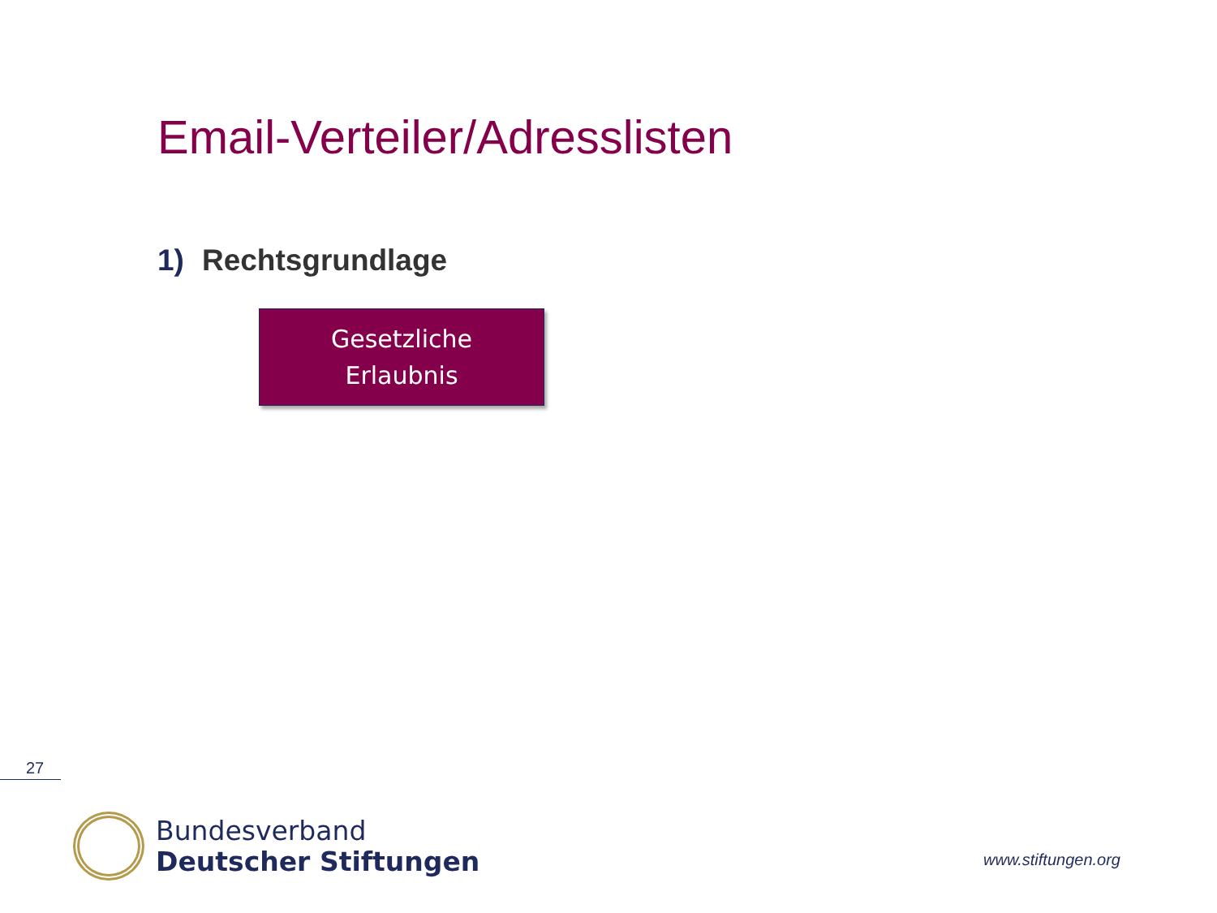Email-Verteiler/Adresslisten
1) Rechtsgrundlage
Gesetzliche
Erlaubnis
27
Bundesverband
Deutscher Stiftungen
www.stiftungen.org